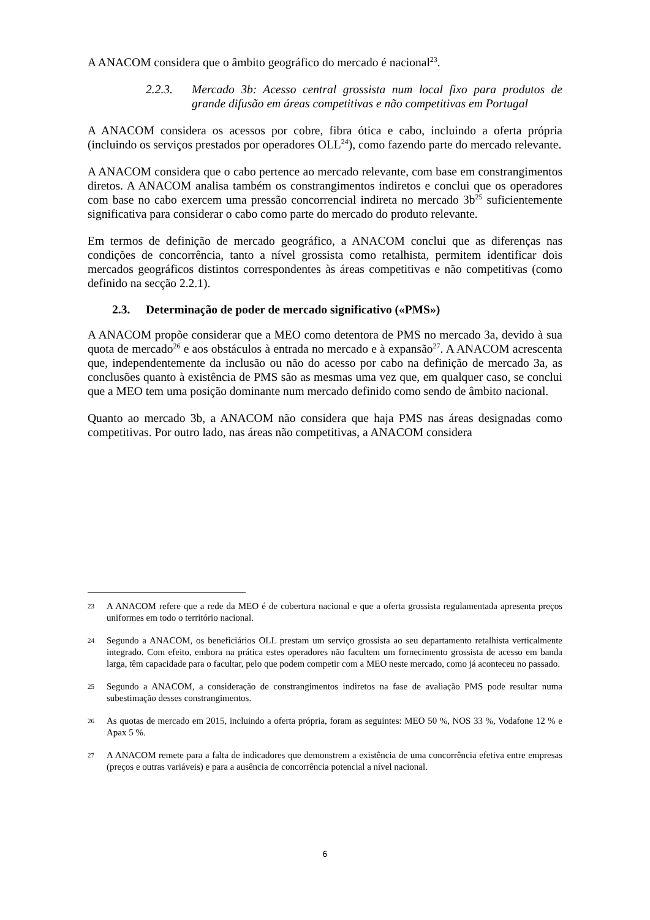A ANACOM considera que o âmbito geográfico do mercado é nacional<sup>23</sup>.
2.2.3. Mercado 3b: Acesso central grossista num local fixo para produtos de grande difusão em áreas competitivas e não competitivas em Portugal
A ANACOM considera os acessos por cobre, fibra ótica e cabo, incluindo a oferta própria (incluindo os serviços prestados por operadores OLL<sup>24</sup>), como fazendo parte do mercado relevante.
A ANACOM considera que o cabo pertence ao mercado relevante, com base em constrangimentos diretos. A ANACOM analisa também os constrangimentos indiretos e conclui que os operadores com base no cabo exercem uma pressão concorrencial indireta no mercado 3b<sup>25</sup> suficientemente significativa para considerar o cabo como parte do mercado do produto relevante.
Em termos de definição de mercado geográfico, a ANACOM conclui que as diferenças nas condições de concorrência, tanto a nível grossista como retalhista, permitem identificar dois mercados geográficos distintos correspondentes às áreas competitivas e não competitivas (como definido na secção 2.2.1).
2.3. Determinação de poder de mercado significativo («PMS»)
A ANACOM propõe considerar que a MEO como detentora de PMS no mercado 3a, devido à sua quota de mercado<sup>26</sup> e aos obstáculos à entrada no mercado e à expansão<sup>27</sup>. A ANACOM acrescenta que, independentemente da inclusão ou não do acesso por cabo na definição de mercado 3a, as conclusões quanto à existência de PMS são as mesmas uma vez que, em qualquer caso, se conclui que a MEO tem uma posição dominante num mercado definido como sendo de âmbito nacional.
Quanto ao mercado 3b, a ANACOM não considera que haja PMS nas áreas designadas como competitivas. Por outro lado, nas áreas não competitivas, a ANACOM considera
23 A ANACOM refere que a rede da MEO é de cobertura nacional e que a oferta grossista regulamentada apresenta preços uniformes em todo o território nacional.
24 Segundo a ANACOM, os beneficiários OLL prestam um serviço grossista ao seu departamento retalhista verticalmente integrado. Com efeito, embora na prática estes operadores não facultem um fornecimento grossista de acesso em banda larga, têm capacidade para o facultar, pelo que podem competir com a MEO neste mercado, como já aconteceu no passado.
25 Segundo a ANACOM, a consideração de constrangimentos indiretos na fase de avaliação PMS pode resultar numa subestimação desses constrangimentos.
26 As quotas de mercado em 2015, incluindo a oferta própria, foram as seguintes: MEO 50 %, NOS 33 %, Vodafone 12 % e Apax 5 %.
27 A ANACOM remete para a falta de indicadores que demonstrem a existência de uma concorrência efetiva entre empresas (preços e outras variáveis) e para a ausência de concorrência potencial a nível nacional.
6